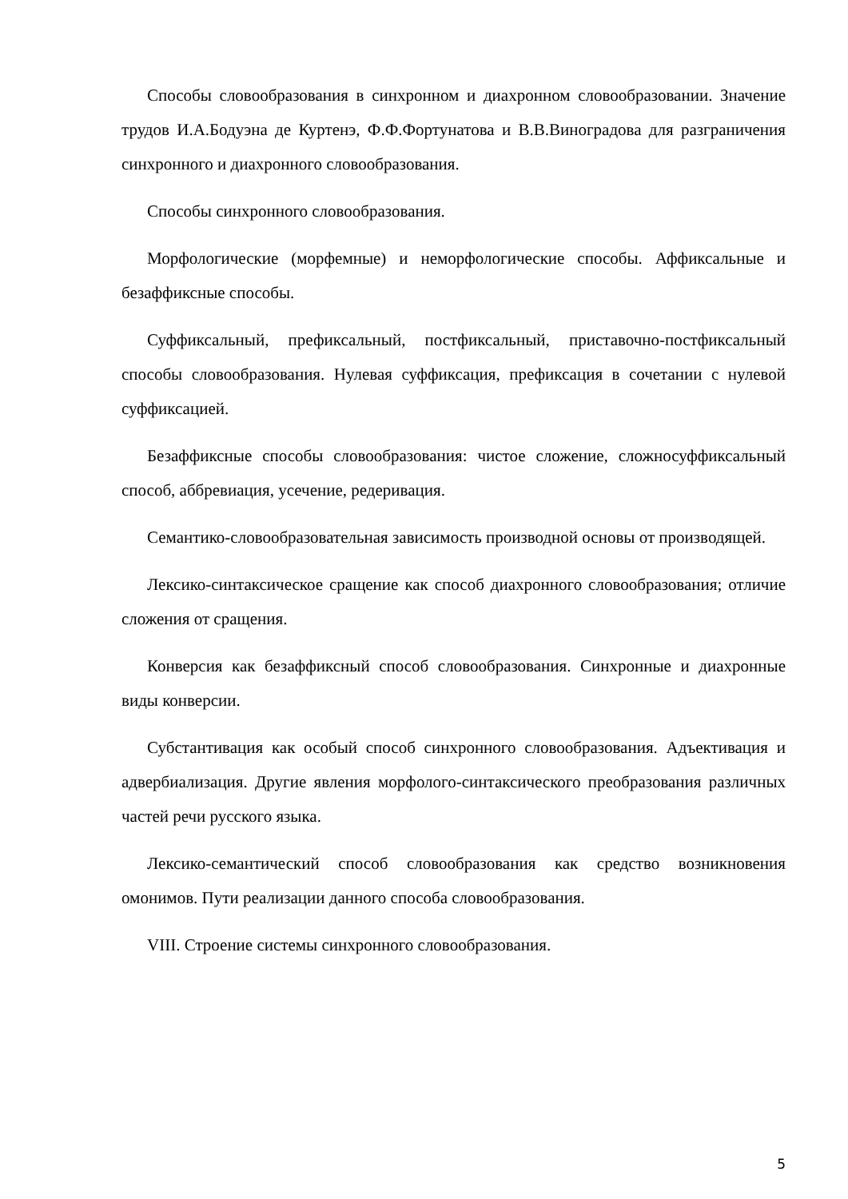Способы словообразования в синхронном и диахронном словообразовании. Значение трудов И.А.Бодуэна де Куртенэ, Ф.Ф.Фортунатова и В.В.Виноградова для разграничения синхронного и диахронного словообразования.
Способы синхронного словообразования.
Морфологические (морфемные) и неморфологические способы. Аффиксальные и безаффиксные способы.
Суффиксальный, префиксальный, постфиксальный, приставочно-постфиксальный способы словообразования. Нулевая суффиксация, префиксация в сочетании с нулевой суффиксацией.
Безаффиксные способы словообразования: чистое сложение, сложносуффиксальный способ, аббревиация, усечение, редеривация.
Семантико-словообразовательная зависимость производной основы от производящей.
Лексико-синтаксическое сращение как способ диахронного словообразования; отличие сложения от сращения.
Конверсия как безаффиксный способ словообразования. Синхронные и диахронные виды конверсии.
Субстантивация как особый способ синхронного словообразования. Адъективация и адвербиализация. Другие явления морфолого-синтаксического преобразования различных частей речи русского языка.
Лексико-семантический способ словообразования как средство возникновения омонимов. Пути реализации данного способа словообразования.
VIII. Строение системы синхронного словообразования.
5